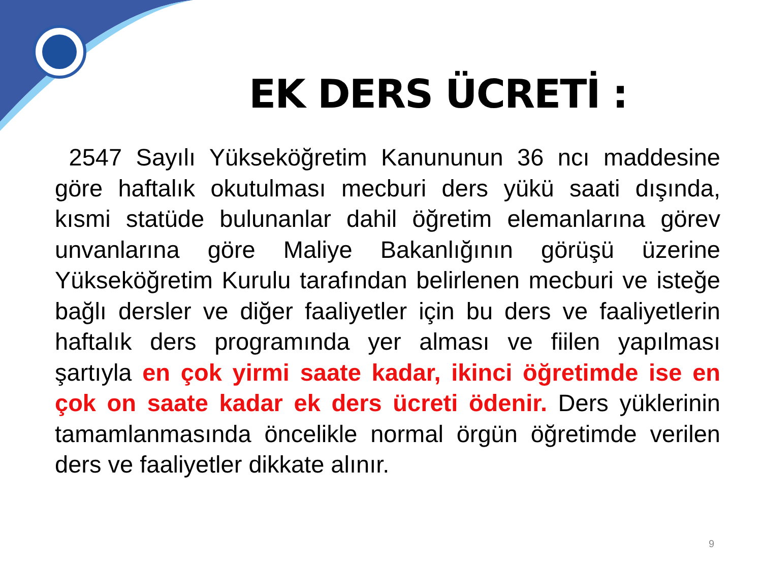EK DERS ÜCRETİ :
2547 Sayılı Yükseköğretim Kanununun 36 ncı maddesine göre haftalık okutulması mecburi ders yükü saati dışında, kısmi statüde bulunanlar dahil öğretim elemanlarına görev unvanlarına göre Maliye Bakanlığının görüşü üzerine Yükseköğretim Kurulu tarafından belirlenen mecburi ve isteğe bağlı dersler ve diğer faaliyetler için bu ders ve faaliyetlerin haftalık ders programında yer alması ve fiilen yapılması şartıyla en çok yirmi saate kadar, ikinci öğretimde ise en çok on saate kadar ek ders ücreti ödenir. Ders yüklerinin tamamlanmasında öncelikle normal örgün öğretimde verilen ders ve faaliyetler dikkate alınır.
9